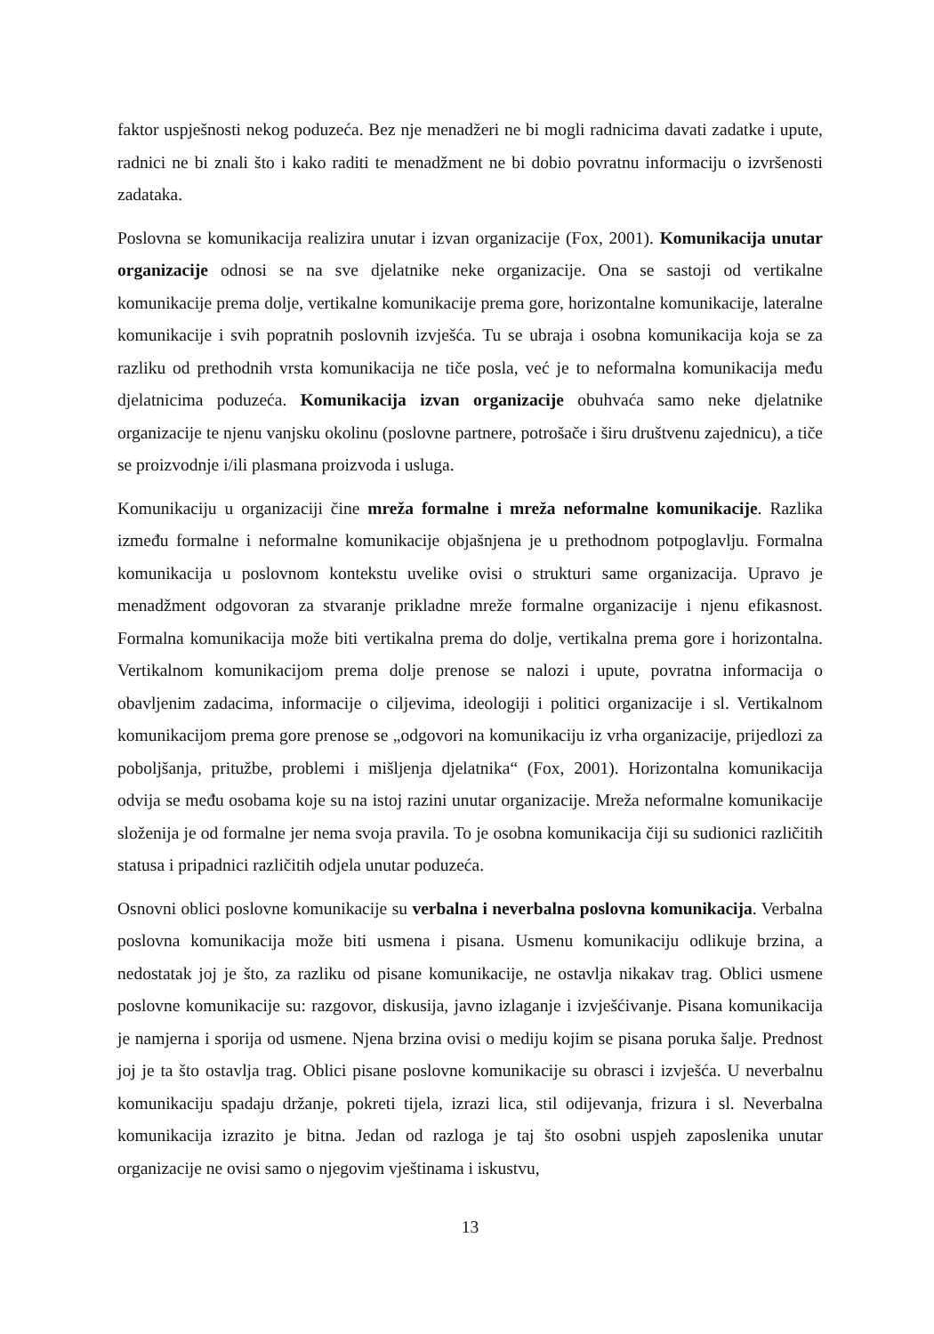faktor uspješnosti nekog poduzeća. Bez nje menadžeri ne bi mogli radnicima davati zadatke i upute, radnici ne bi znali što i kako raditi te menadžment ne bi dobio povratnu informaciju o izvršenosti zadataka.
Poslovna se komunikacija realizira unutar i izvan organizacije (Fox, 2001). Komunikacija unutar organizacije odnosi se na sve djelatnike neke organizacije. Ona se sastoji od vertikalne komunikacije prema dolje, vertikalne komunikacije prema gore, horizontalne komunikacije, lateralne komunikacije i svih popratnih poslovnih izvješća. Tu se ubraja i osobna komunikacija koja se za razliku od prethodnih vrsta komunikacija ne tiče posla, već je to neformalna komunikacija među djelatnicima poduzeća. Komunikacija izvan organizacije obuhvaća samo neke djelatnike organizacije te njenu vanjsku okolinu (poslovne partnere, potrošače i širu društvenu zajednicu), a tiče se proizvodnje i/ili plasmana proizvoda i usluga.
Komunikaciju u organizaciji čine mreža formalne i mreža neformalne komunikacije. Razlika između formalne i neformalne komunikacije objašnjena je u prethodnom potpoglavlju. Formalna komunikacija u poslovnom kontekstu uvelike ovisi o strukturi same organizacija. Upravo je menadžment odgovoran za stvaranje prikladne mreže formalne organizacije i njenu efikasnost. Formalna komunikacija može biti vertikalna prema do dolje, vertikalna prema gore i horizontalna. Vertikalnom komunikacijom prema dolje prenose se nalozi i upute, povratna informacija o obavljenim zadacima, informacije o ciljevima, ideologiji i politici organizacije i sl. Vertikalnom komunikacijom prema gore prenose se „odgovori na komunikaciju iz vrha organizacije, prijedlozi za poboljšanja, pritužbe, problemi i mišljenja djelatnika“ (Fox, 2001). Horizontalna komunikacija odvija se među osobama koje su na istoj razini unutar organizacije. Mreža neformalne komunikacije složenija je od formalne jer nema svoja pravila. To je osobna komunikacija čiji su sudionici različitih statusa i pripadnici različitih odjela unutar poduzeća.
Osnovni oblici poslovne komunikacije su verbalna i neverbalna poslovna komunikacija. Verbalna poslovna komunikacija može biti usmena i pisana. Usmenu komunikaciju odlikuje brzina, a nedostatak joj je što, za razliku od pisane komunikacije, ne ostavlja nikakav trag. Oblici usmene poslovne komunikacije su: razgovor, diskusija, javno izlaganje i izvješćivanje. Pisana komunikacija je namjerna i sporija od usmene. Njena brzina ovisi o mediju kojim se pisana poruka šalje. Prednost joj je ta što ostavlja trag. Oblici pisane poslovne komunikacije su obrasci i izvješća. U neverbalnu komunikaciju spadaju držanje, pokreti tijela, izrazi lica, stil odijevanja, frizura i sl. Neverbalna komunikacija izrazito je bitna. Jedan od razloga je taj što osobni uspjeh zaposlenika unutar organizacije ne ovisi samo o njegovim vještinama i iskustvu,
13